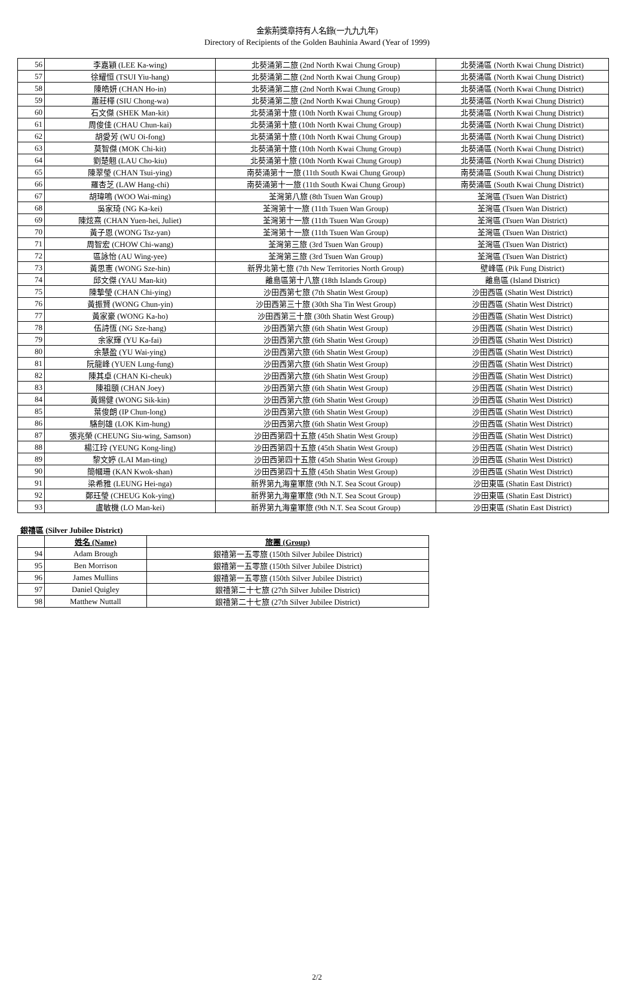金紫荊獎章持有人名錄(一九九九年)
Directory of Recipients of the Golden Bauhinia Award (Year of 1999)
| 56 | 李嘉穎 (LEE Ka-wing) | 北葵涌第二旅 (2nd North Kwai Chung Group) | 北葵涌區 (North Kwai Chung District) |
| 57 | 徐耀恒 (TSUI Yiu-hang) | 北葵涌第二旅 (2nd North Kwai Chung Group) | 北葵涌區 (North Kwai Chung District) |
| 58 | 陳皓妍 (CHAN Ho-in) | 北葵涌第二旅 (2nd North Kwai Chung Group) | 北葵涌區 (North Kwai Chung District) |
| 59 | 蕭莊樺 (SIU Chong-wa) | 北葵涌第二旅 (2nd North Kwai Chung Group) | 北葵涌區 (North Kwai Chung District) |
| 60 | 石文傑 (SHEK Man-kit) | 北葵涌第十旅 (10th North Kwai Chung Group) | 北葵涌區 (North Kwai Chung District) |
| 61 | 周俊佳 (CHAU Chun-kai) | 北葵涌第十旅 (10th North Kwai Chung Group) | 北葵涌區 (North Kwai Chung District) |
| 62 | 胡愛芳 (WU Oi-fong) | 北葵涌第十旅 (10th North Kwai Chung Group) | 北葵涌區 (North Kwai Chung District) |
| 63 | 莫智傑 (MOK Chi-kit) | 北葵涌第十旅 (10th North Kwai Chung Group) | 北葵涌區 (North Kwai Chung District) |
| 64 | 劉楚翹 (LAU Cho-kiu) | 北葵涌第十旅 (10th North Kwai Chung Group) | 北葵涌區 (North Kwai Chung District) |
| 65 | 陳翠瑩 (CHAN Tsui-ying) | 南葵涌第十一旅 (11th South Kwai Chung Group) | 南葵涌區 (South Kwai Chung District) |
| 66 | 羅杏芝 (LAW Hang-chi) | 南葵涌第十一旅 (11th South Kwai Chung Group) | 南葵涌區 (South Kwai Chung District) |
| 67 | 胡瑋鳴 (WOO Wai-ming) | 荃灣第八旅 (8th Tsuen Wan Group) | 荃灣區 (Tsuen Wan District) |
| 68 | 吳家琦 (NG Ka-kei) | 荃灣第十一旅 (11th Tsuen Wan Group) | 荃灣區 (Tsuen Wan District) |
| 69 | 陳炫熹 (CHAN Yuen-hei, Juliet) | 荃灣第十一旅 (11th Tsuen Wan Group) | 荃灣區 (Tsuen Wan District) |
| 70 | 黃子恩 (WONG Tsz-yan) | 荃灣第十一旅 (11th Tsuen Wan Group) | 荃灣區 (Tsuen Wan District) |
| 71 | 周智宏 (CHOW Chi-wang) | 荃灣第三旅 (3rd Tsuen Wan Group) | 荃灣區 (Tsuen Wan District) |
| 72 | 區詠怡 (AU Wing-yee) | 荃灣第三旅 (3rd Tsuen Wan Group) | 荃灣區 (Tsuen Wan District) |
| 73 | 黃思憲 (WONG Sze-hin) | 新界北第七旅 (7th New Territories North Group) | 壁峰區 (Pik Fung District) |
| 74 | 邱文傑 (YAU Man-kit) | 離島區第十八旅 (18th Islands Group) | 離島區 (Island District) |
| 75 | 陳摯瑩 (CHAN Chi-ying) | 沙田西第七旅 (7th Shatin West Group) | 沙田西區 (Shatin West District) |
| 76 | 黃振賢 (WONG Chun-yin) | 沙田西第三十旅 (30th Sha Tin West Group) | 沙田西區 (Shatin West District) |
| 77 | 黃家豪 (WONG Ka-ho) | 沙田西第三十旅 (30th Shatin West Group) | 沙田西區 (Shatin West District) |
| 78 | 伍詩恆 (NG Sze-hang) | 沙田西第六旅 (6th Shatin West Group) | 沙田西區 (Shatin West District) |
| 79 | 余家輝 (YU Ka-fai) | 沙田西第六旅 (6th Shatin West Group) | 沙田西區 (Shatin West District) |
| 80 | 余慧盈 (YU Wai-ying) | 沙田西第六旅 (6th Shatin West Group) | 沙田西區 (Shatin West District) |
| 81 | 阮龍峰 (YUEN Lung-fung) | 沙田西第六旅 (6th Shatin West Group) | 沙田西區 (Shatin West District) |
| 82 | 陳其卓 (CHAN Ki-cheuk) | 沙田西第六旅 (6th Shatin West Group) | 沙田西區 (Shatin West District) |
| 83 | 陳祖頤 (CHAN Joey) | 沙田西第六旅 (6th Shatin West Group) | 沙田西區 (Shatin West District) |
| 84 | 黃錫健 (WONG Sik-kin) | 沙田西第六旅 (6th Shatin West Group) | 沙田西區 (Shatin West District) |
| 85 | 葉俊朗 (IP Chun-long) | 沙田西第六旅 (6th Shatin West Group) | 沙田西區 (Shatin West District) |
| 86 | 駱劍雄 (LOK Kim-hung) | 沙田西第六旅 (6th Shatin West Group) | 沙田西區 (Shatin West District) |
| 87 | 張兆榮 (CHEUNG Siu-wing, Samson) | 沙田西第四十五旅 (45th Shatin West Group) | 沙田西區 (Shatin West District) |
| 88 | 楊江玲 (YEUNG Kong-ling) | 沙田西第四十五旅 (45th Shatin West Group) | 沙田西區 (Shatin West District) |
| 89 | 黎文婷 (LAI Man-ting) | 沙田西第四十五旅 (45th Shatin West Group) | 沙田西區 (Shatin West District) |
| 90 | 簡幗珊 (KAN Kwok-shan) | 沙田西第四十五旅 (45th Shatin West Group) | 沙田西區 (Shatin West District) |
| 91 | 梁希雅 (LEUNG Hei-nga) | 新界第九海童軍旅 (9th N.T. Sea Scout Group) | 沙田東區 (Shatin East District) |
| 92 | 鄭珏瑩 (CHEUG Kok-ying) | 新界第九海童軍旅 (9th N.T. Sea Scout Group) | 沙田東區 (Shatin East District) |
| 93 | 盧敏機 (LO Man-kei) | 新界第九海童軍旅 (9th N.T. Sea Scout Group) | 沙田東區 (Shatin East District) |
銀禧區 (Silver Jubilee District)
| | 姓名 (Name) | 旅團 (Group) |
| 94 | Adam Brough | 銀禧第一五零旅 (150th Silver Jubilee District) |
| 95 | Ben Morrison | 銀禧第一五零旅 (150th Silver Jubilee District) |
| 96 | James Mullins | 銀禧第一五零旅 (150th Silver Jubilee District) |
| 97 | Daniel Quigley | 銀禧第二十七旅 (27th Silver Jubilee District) |
| 98 | Matthew Nuttall | 銀禧第二十七旅 (27th Silver Jubilee District) |
2/2